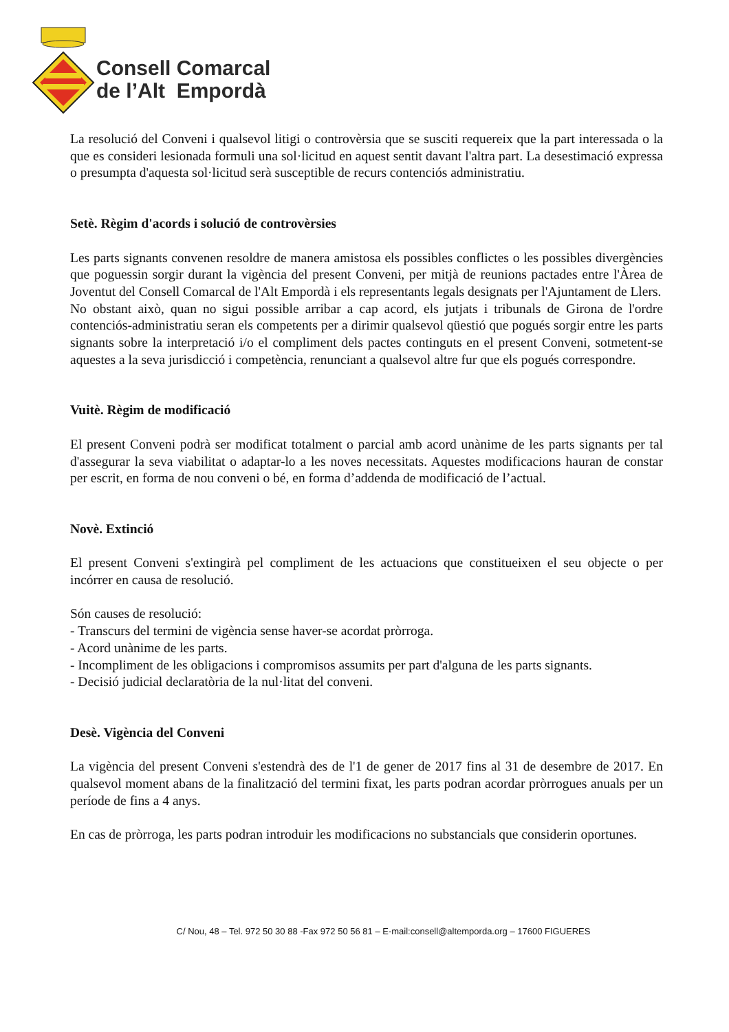Consell Comarcal
de l’Alt Empordà
La resolució del Conveni i qualsevol litigi o controvèrsia que se susciti requereix que la part interessada o la que es consideri lesionada formuli una sol·licitud en aquest sentit davant l'altra part. La desestimació expressa o presumpta d'aquesta sol·licitud serà susceptible de recurs contenciós administratiu.
Setè. Règim d'acords i solució de controvèrsies
Les parts signants convenen resoldre de manera amistosa els possibles conflictes o les possibles divergències que poguessin sorgir durant la vigència del present Conveni, per mitjà de reunions pactades entre l'Àrea de Joventut del Consell Comarcal de l'Alt Empordà i els representants legals designats per l'Ajuntament de Llers.
No obstant això, quan no sigui possible arribar a cap acord, els jutjats i tribunals de Girona de l'ordre contenciós-administratiu seran els competents per a dirimir qualsevol qüestió que pogués sorgir entre les parts signants sobre la interpretació i/o el compliment dels pactes continguts en el present Conveni, sotmetent-se aquestes a la seva jurisdicció i competència, renunciant a qualsevol altre fur que els pogués correspondre.
Vuitè. Règim de modificació
El present Conveni podrà ser modificat totalment o parcial amb acord unànime de les parts signants per tal d'assegurar la seva viabilitat o adaptar-lo a les noves necessitats. Aquestes modificacions hauran de constar per escrit, en forma de nou conveni o bé, en forma d’addenda de modificació de l’actual.
Novè. Extinció
El present Conveni s'extingirà pel compliment de les actuacions que constitueixen el seu objecte o per incórrer en causa de resolució.
Són causes de resolució:
- Transcurs del termini de vigència sense haver-se acordat pròrroga.
- Acord unànime de les parts.
- Incompliment de les obligacions i compromisos assumits per part d'alguna de les parts signants.
- Decisió judicial declaratòria de la nul·litat del conveni.
Desè. Vigència del Conveni
La vigència del present Conveni s'estendrà des de l'1 de gener de 2017 fins al 31 de desembre de 2017. En qualsevol moment abans de la finalització del termini fixat, les parts podran acordar pròrrogues anuals per un període de fins a 4 anys.
En cas de pròrroga, les parts podran introduir les modificacions no substancials que considerin oportunes.
C/ Nou, 48 – Tel. 972 50 30 88 -Fax 972 50 56 81 – E-mail:consell@altemporda.org – 17600 FIGUERES